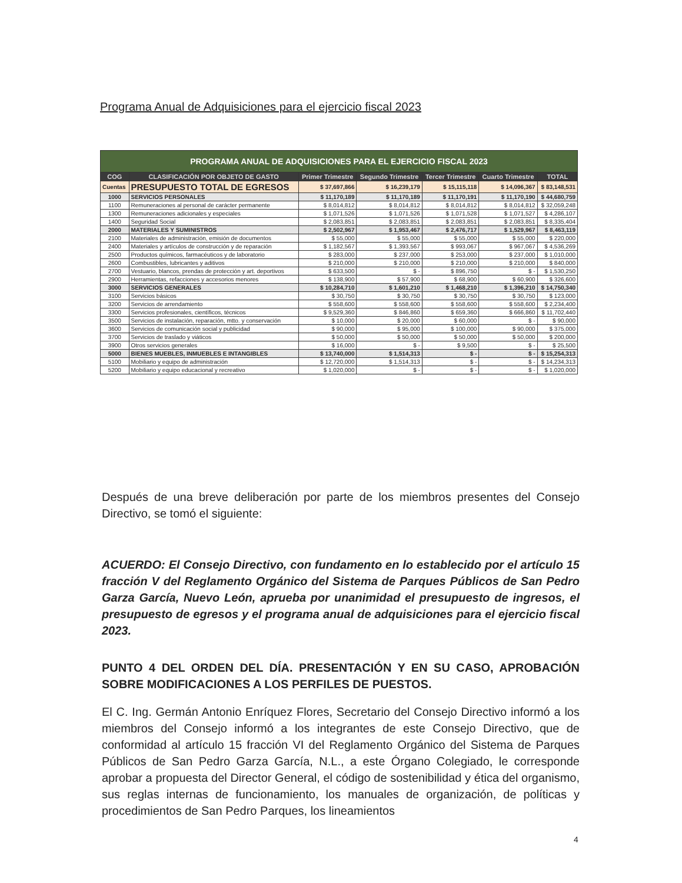Programa Anual de Adquisiciones para el ejercicio fiscal 2023
| PROGRAMA ANUAL DE ADQUISICIONES PARA EL EJERCICIO FISCAL 2023 | | | | | | |
| COG | CLASIFICACIÓN POR OBJETO DE GASTO | Primer Trimestre | Segundo Trimestre | Tercer Trimestre | Cuarto Trimestre | TOTAL |
| Cuentas | PRESUPUESTO TOTAL DE EGRESOS | $ 37,697,866 | $ 16,239,179 | $ 15,115,118 | $ 14,096,367 | $ 83,148,531 |
| 1000 | SERVICIOS PERSONALES | $ 11,170,189 | $ 11,170,189 | $ 11,170,191 | $ 11,170,190 | $ 44,680,759 |
| 1100 | Remuneraciones al personal de carácter permanente | $ 8,014,812 | $ 8,014,812 | $ 8,014,812 | $ 8,014,812 | $ 32,059,248 |
| 1300 | Remuneraciones adicionales y especiales | $ 1,071,526 | $ 1,071,526 | $ 1,071,528 | $ 1,071,527 | $ 4,286,107 |
| 1400 | Seguridad Social | $ 2,083,851 | $ 2,083,851 | $ 2,083,851 | $ 2,083,851 | $ 8,335,404 |
| 2000 | MATERIALES Y SUMINISTROS | $ 2,502,967 | $ 1,953,467 | $ 2,476,717 | $ 1,529,967 | $ 8,463,119 |
| 2100 | Materiales de administración, emisión de documentos | $ 55,000 | $ 55,000 | $ 55,000 | $ 55,000 | $ 220,000 |
| 2400 | Materiales y artículos de construcción y de reparación | $ 1,182,567 | $ 1,393,567 | $ 993,067 | $ 967,067 | $ 4,536,269 |
| 2500 | Productos químicos, farmacéuticos y de laboratorio | $ 283,000 | $ 237,000 | $ 253,000 | $ 237,000 | $ 1,010,000 |
| 2600 | Combustibles, lubricantes y aditivos | $ 210,000 | $ 210,000 | $ 210,000 | $ 210,000 | $ 840,000 |
| 2700 | Vestuario, blancos, prendas de protección y art. deportivos | $ 633,500 | $ - | $ 896,750 | $ - | $ 1,530,250 |
| 2900 | Herramientas, refacciones y accesorios menores | $ 138,900 | $ 57,900 | $ 68,900 | $ 60,900 | $ 326,600 |
| 3000 | SERVICIOS GENERALES | $ 10,284,710 | $ 1,601,210 | $ 1,468,210 | $ 1,396,210 | $ 14,750,340 |
| 3100 | Servicios básicos | $ 30,750 | $ 30,750 | $ 30,750 | $ 30,750 | $ 123,000 |
| 3200 | Servicios de arrendamiento | $ 558,600 | $ 558,600 | $ 558,600 | $ 558,600 | $ 2,234,400 |
| 3300 | Servicios profesionales, científicos, técnicos | $ 9,529,360 | $ 846,860 | $ 659,360 | $ 666,860 | $ 11,702,440 |
| 3500 | Servicios de instalación, reparación, mtto. y conservación | $ 10,000 | $ 20,000 | $ 60,000 | $ - | $ 90,000 |
| 3600 | Servicios de comunicación social y publicidad | $ 90,000 | $ 95,000 | $ 100,000 | $ 90,000 | $ 375,000 |
| 3700 | Servicios de traslado y viáticos | $ 50,000 | $ 50,000 | $ 50,000 | $ 50,000 | $ 200,000 |
| 3900 | Otros servicios generales | $ 16,000 | $ - | $ 9,500 | $ - | $ 25,500 |
| 5000 | BIENES MUEBLES, INMUEBLES E INTANGIBLES | $ 13,740,000 | $ 1,514,313 | $ - | $ - | $ 15,254,313 |
| 5100 | Mobiliario y equipo de administración | $ 12,720,000 | $ 1,514,313 | $ - | $ - | $ 14,234,313 |
| 5200 | Mobiliario y equipo educacional y recreativo | $ 1,020,000 | $ - | $ - | $ - | $ 1,020,000 |
Después de una breve deliberación por parte de los miembros presentes del Consejo Directivo, se tomó el siguiente:
ACUERDO: El Consejo Directivo, con fundamento en lo establecido por el artículo 15 fracción V del Reglamento Orgánico del Sistema de Parques Públicos de San Pedro Garza García, Nuevo León, aprueba por unanimidad el presupuesto de ingresos, el presupuesto de egresos y el programa anual de adquisiciones para el ejercicio fiscal 2023.
PUNTO 4 DEL ORDEN DEL DÍA. PRESENTACIÓN Y EN SU CASO, APROBACIÓN SOBRE MODIFICACIONES A LOS PERFILES DE PUESTOS.
El C. Ing. Germán Antonio Enríquez Flores, Secretario del Consejo Directivo informó a los miembros del Consejo informó a los integrantes de este Consejo Directivo, que de conformidad al artículo 15 fracción VI del Reglamento Orgánico del Sistema de Parques Públicos de San Pedro Garza García, N.L., a este Órgano Colegiado, le corresponde aprobar a propuesta del Director General, el código de sostenibilidad y ética del organismo, sus reglas internas de funcionamiento, los manuales de organización, de políticas y procedimientos de San Pedro Parques, los lineamientos
4